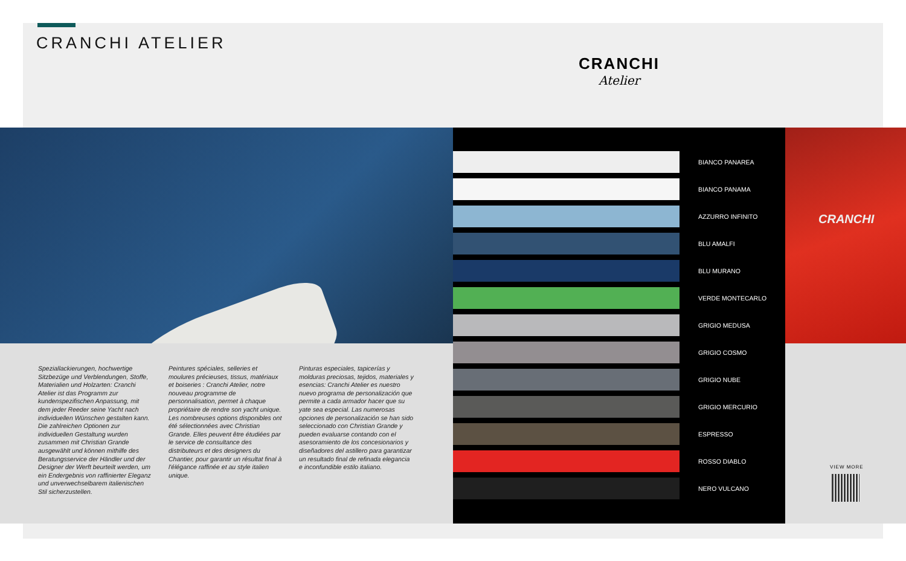CRANCHI ATELIER
CRANCHI
Atelier
Speziallackierungen, hochwertige Sitzbezüge und Verblendungen, Stoffe, Materialien und Holzarten: Cranchi Atelier ist das Programm zur kundenspezifischen Anpassung, mit dem jeder Reeder seine Yacht nach individuellen Wünschen gestalten kann. Die zahlreichen Optionen zur individuellen Gestaltung wurden zusammen mit Christian Grande ausgewählt und können mithilfe des Beratungsservice der Händler und der Designer der Werft beurteilt werden, um ein Endergebnis von raffinierter Eleganz und unverwechselbarem italienischen Stil sicherzustellen.
Peintures spéciales, selleries et moulures précieuses, tissus, matériaux et boiseries : Cranchi Atelier, notre nouveau programme de personnalisation, permet à chaque propriétaire de rendre son yacht unique. Les nombreuses options disponibles ont été sélectionnées avec Christian Grande. Elles peuvent être étudiées par le service de consultance des distributeurs et des designers du Chantier, pour garantir un résultat final à l'élégance raffinée et au style italien unique.
Pinturas especiales, tapicerías y molduras preciosas, tejidos, materiales y esencias: Cranchi Atelier es nuestro nuevo programa de personalización que permite a cada armador hacer que su yate sea especial. Las numerosas opciones de personalización se han sido seleccionado con Christian Grande y pueden evaluarse contando con el asesoramiento de los concesionarios y diseñadores del astillero para garantizar un resultado final de refinada elegancia e inconfundible estilo italiano.
BIANCO PANAREA
BIANCO PANAMA
AZZURRO INFINITO
BLU AMALFI
BLU MURANO
VERDE MONTECARLO
GRIGIO MEDUSA
GRIGIO COSMO
GRIGIO NUBE
GRIGIO MERCURIO
ESPRESSO
ROSSO DIABLO
NERO VULCANO
CRANCHI
VIEW MORE